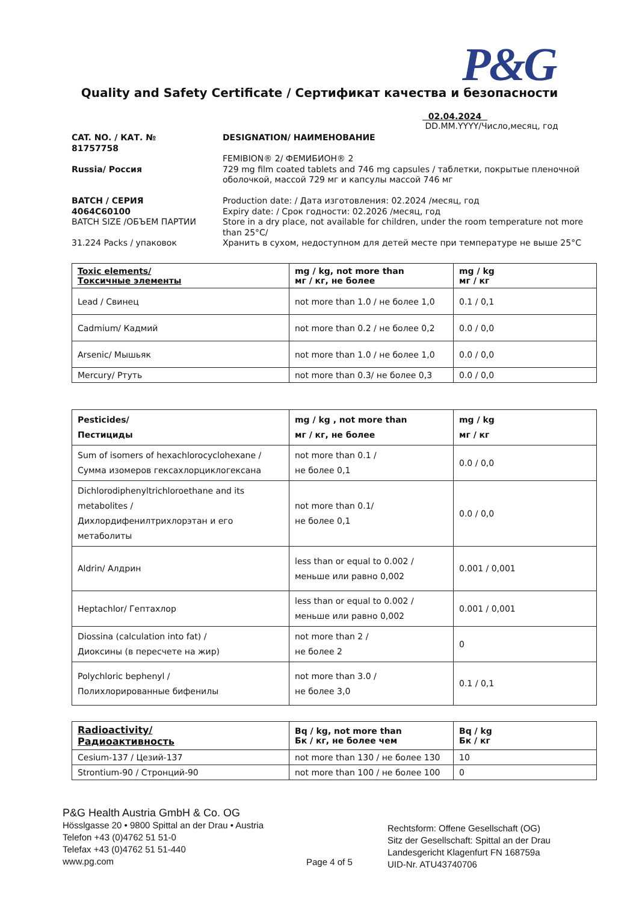P&G
Quality and Safety Certificate / Сертификат качества и безопасности
02.04.2024
DD.MM.YYYY/Число,месяц, год
CAT. NO. / КАТ. №
81757758
Russia/ Россия
BATCH / СЕРИЯ
4064C60100
BATCH SIZE /ОБЪЕМ ПАРТИИ
31.224 Packs / упаковок
DESIGNATION/ НАИМЕНОВАНИЕ
FEMIBION® 2/ ФЕМИБИОН® 2
729 mg film coated tablets and 746 mg capsules / таблетки, покрытые пленочной оболочкой, массой 729 мг и капсулы массой 746 мг
Production date: / Дата изготовления: 02.2024 /месяц, год
Expiry date: / Срок годности: 02.2026 /месяц, год
Store in a dry place, not available for children, under the room temperature not more than 25°C/
Хранить в сухом, недоступном для детей месте при температуре не выше 25°C
| Toxic elements/ Токсичные элементы | mg / kg, not more than мг / кг, не более | mg / kg мг / кг |
| --- | --- | --- |
| Lead / Свинец | not more than 1.0 / не более 1,0 | 0.1 / 0,1 |
| Cadmium/ Кадмий | not more than 0.2 / не более 0,2 | 0.0 / 0,0 |
| Arsenic/ Мышьяк | not more than 1.0 / не более 1,0 | 0.0 / 0,0 |
| Mercury/ Ртуть | not more than 0.3/ не более 0,3 | 0.0 / 0,0 |
| Pesticides/ Пестициды | mg / kg , not more than мг / кг, не более | mg / kg мг / кг |
| --- | --- | --- |
| Sum of isomers of hexachlorocyclohexane / Сумма изомеров гексахлорциклогексана | not more than 0.1 / не более 0,1 | 0.0 / 0,0 |
| Dichlorodiphenyltrichloroethane and its metabolites / Дихлордифенилтрихлорэтан и его метаболиты | not more than 0.1/ не более 0,1 | 0.0 / 0,0 |
| Aldrin/ Алдрин | less than or equal to 0.002 / меньше или равно 0,002 | 0.001 / 0,001 |
| Heptachlor/ Гептахлор | less than or equal to 0.002 / меньше или равно 0,002 | 0.001 / 0,001 |
| Diossina (calculation into fat) / Диоксины (в пересчете на жир) | not more than 2 / не более 2 | 0 |
| Polychloric bephenyl / Полихлорированные бифенилы | not more than 3.0 / не более 3,0 | 0.1 / 0,1 |
| Radioactivity/ Радиоактивность | Bq / kg, not more than Бк / кг, не более чем | Bq / kg Бк / кг |
| --- | --- | --- |
| Cesium-137 / Цезий-137 | not more than 130 / не более 130 | 10 |
| Strontium-90 / Стронций-90 | not more than 100 / не более 100 | 0 |
P&G Health Austria GmbH & Co. OG
Hösslgasse 20 • 9800 Spittal an der Drau • Austria
Telefon +43 (0)4762 51 51-0
Telefax +43 (0)4762 51 51-440
www.pg.com
Page 4 of 5
Rechtsform: Offene Gesellschaft (OG)
Sitz der Gesellschaft: Spittal an der Drau
Landesgericht Klagenfurt FN 168759a
UID-Nr. ATU43740706